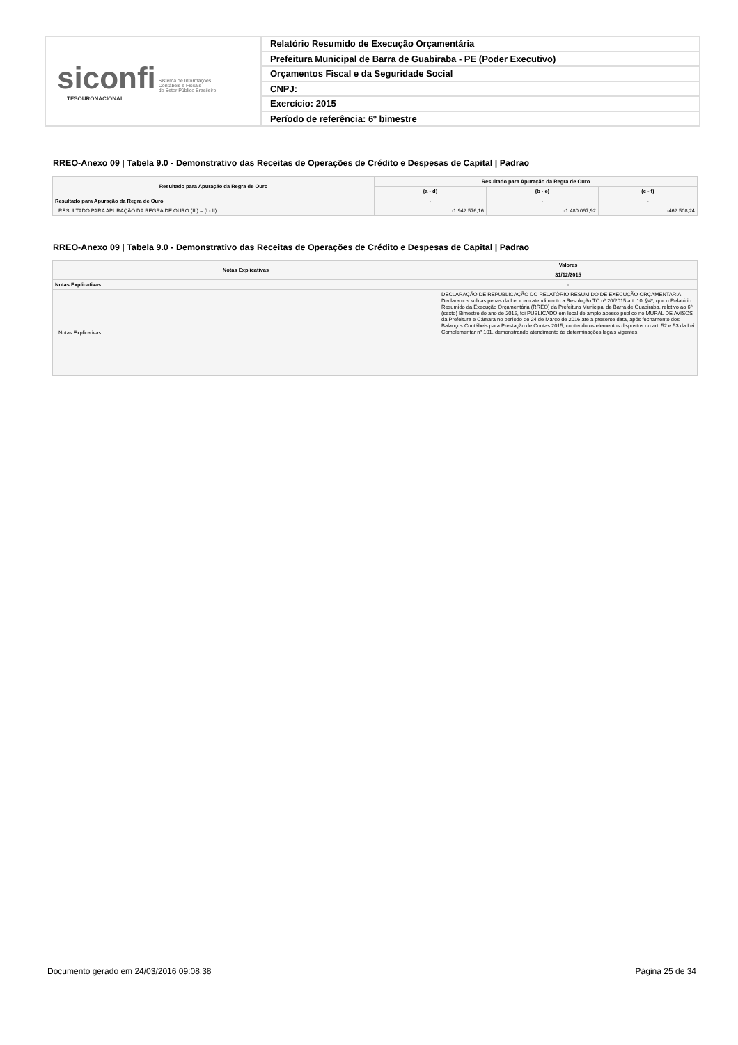siconfi Sistema de Informações
Contábeis e Fiscais
do Setor Público Brasileiro
TESOURONACIONAL
Relatório Resumido de Execução Orçamentária
Prefeitura Municipal de Barra de Guabiraba - PE (Poder Executivo)
Orçamentos Fiscal e da Seguridade Social
CNPJ:
Exercício: 2015
Período de referência: 6º bimestre
RREO-Anexo 09 | Tabela 9.0 - Demonstrativo das Receitas de Operações de Crédito e Despesas de Capital | Padrao
| Resultado para Apuração da Regra de Ouro | Resultado para Apuração da Regra de Ouro | | |
| --- | --- | --- | --- |
| | (a - d) | (b - e) | (c - f) |
| Resultado para Apuração da Regra de Ouro | - | - | - |
| RESULTADO PARA APURAÇÃO DA REGRA DE OURO (III) = (I - II) | -1.942.576,16 | -1.480.067,92 | -462.508,24 |
RREO-Anexo 09 | Tabela 9.0 - Demonstrativo das Receitas de Operações de Crédito e Despesas de Capital | Padrao
| Notas Explicativas | Valores |
| --- | --- |
| | 31/12/2015 |
| Notas Explicativas | - |
| Notas Explicativas | DECLARAÇÃO DE REPUBLICAÇÃO DO RELATÓRIO RESUMIDO DE EXECUÇÃO ORÇAMENTARIA Declaramos sob as penas da Lei e em atendimento a Resolução TC nº 20/2015 art. 10, §4º, que o Relatório Resumido da Execução Orçamentária (RREO) da Prefeitura Municipal de Barra de Guabiraba, relativo ao 6º (sexto) Bimestre do ano de 2015, foi PUBLICADO em local de amplo acesso público no MURAL DE AVISOS da Prefeitura e Câmara no período de 24 de Março de 2016 até a presente data, após fechamento dos Balanços Contábeis para Prestação de Contas 2015, contendo os elementos dispostos no art. 52 e 53 da Lei Complementar nº 101, demonstrando atendimento às determinações legais vigentes. |
Documento gerado em 24/03/2016 09:08:38 Página 25 de 34